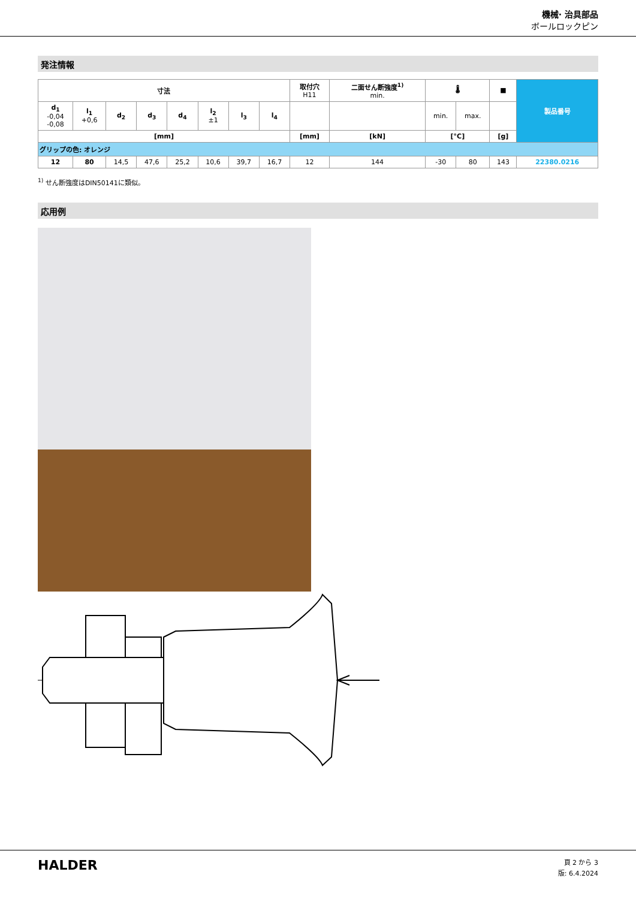機械· 治具部品
ボールロックピン
発注情報
| 寸法 | | | | | | | | 取付穴 H11 | 二面せん断強度<sup>1)</sup> min. | 🌡 | | ■ | 製品番号 |
| --- | --- | --- | --- | --- | --- | --- | --- | --- | --- | --- | --- | --- | --- |
| d<sub>1</sub> -0,04 -0,08 | l<sub>1</sub> +0,6 | d<sub>2</sub> | d<sub>3</sub> | d<sub>4</sub> | l<sub>2</sub> ±1 | l<sub>3</sub> | l<sub>4</sub> | | | min. | max. | | |
| [mm] | | | | | | | | [mm] | [kN] | [°C] | | [g] | |
| グリップの色: オレンジ | | | | | | | | | | | | | |
| 12 | 80 | 14,5 | 47,6 | 25,2 | 10,6 | 39,7 | 16,7 | 12 | 144 | -30 | 80 | 143 | 22380.0216 |
<sup>1)</sup> せん断強度はDIN50141に類似。
応用例
HALDER
頁 2 から 3
版: 6.4.2024